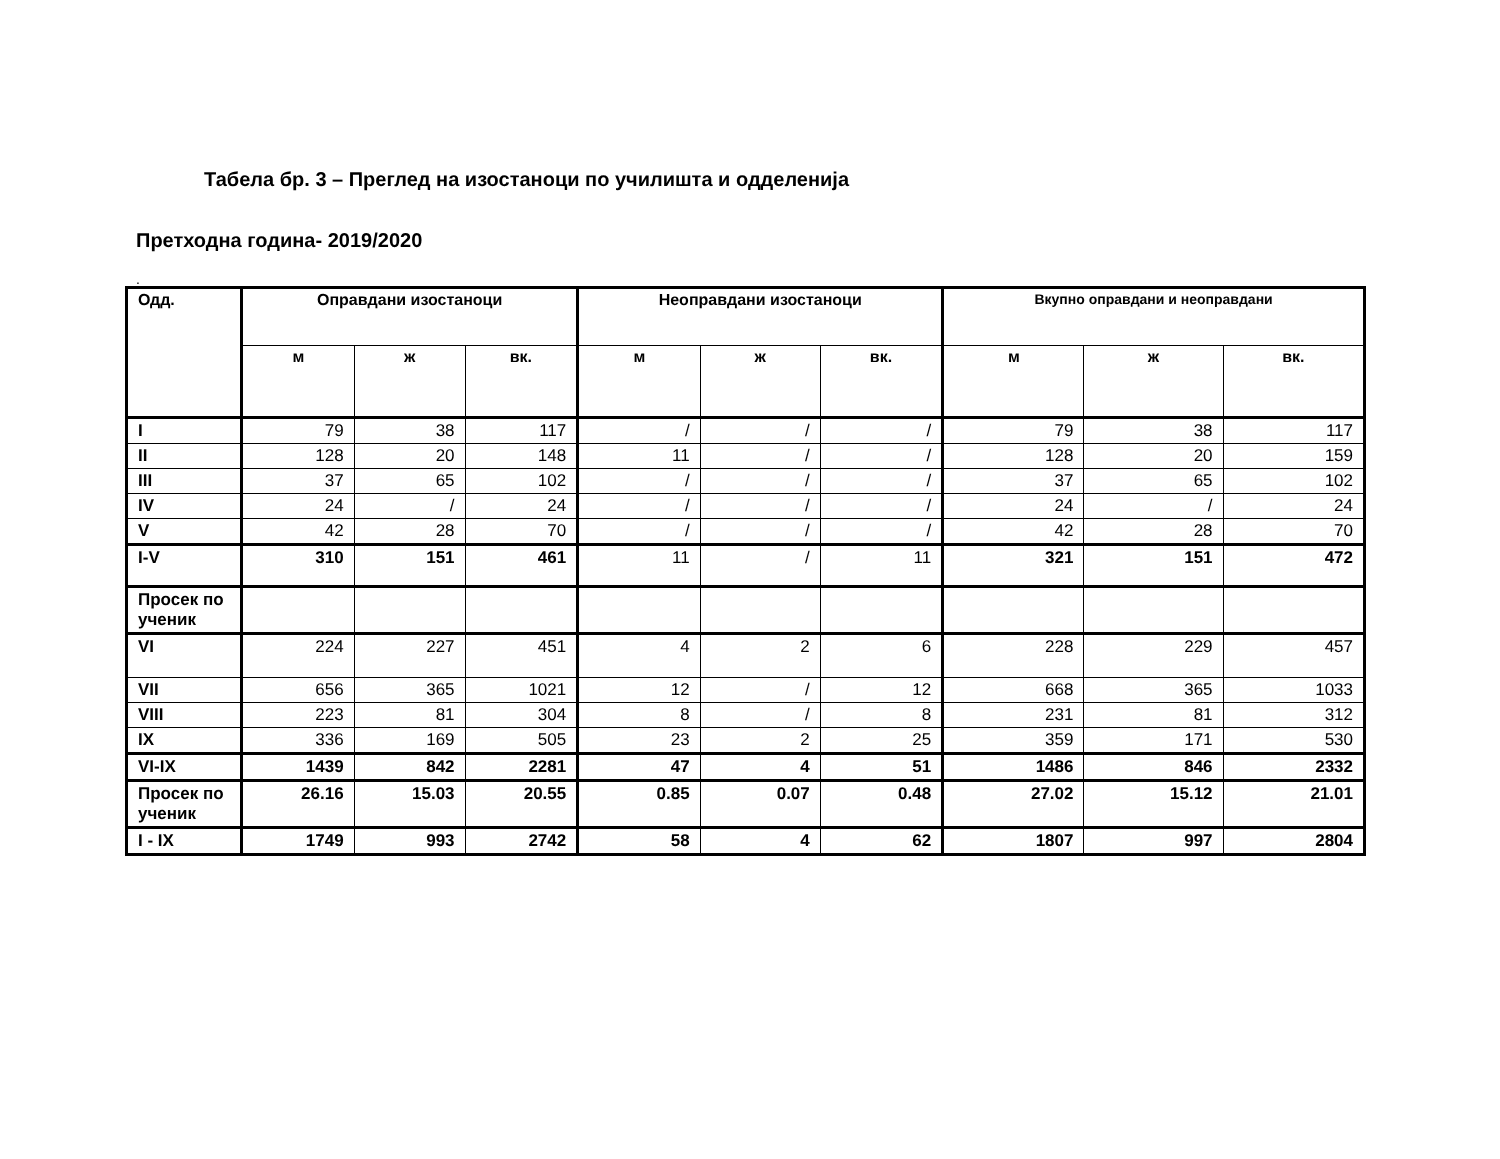Табела бр. 3 – Преглед на изостаноци по училишта и одделенија
Претходна година- 2019/2020
.
| Одд. | Оправдани изостаноци | | | Неоправдани изостаноци | | | Вкупно оправдани и неоправдани | | |
| --- | --- | --- | --- | --- | --- | --- | --- | --- | --- |
| | м | ж | вк. | м | ж | вк. | м | ж | вк. |
| I | 79 | 38 | 117 | / | / | / | 79 | 38 | 117 |
| II | 128 | 20 | 148 | 11 | / | / | 128 | 20 | 159 |
| III | 37 | 65 | 102 | / | / | / | 37 | 65 | 102 |
| IV | 24 | / | 24 | / | / | / | 24 | / | 24 |
| V | 42 | 28 | 70 | / | / | / | 42 | 28 | 70 |
| I-V | 310 | 151 | 461 | 11 | / | 11 | 321 | 151 | 472 |
| Просек по ученик | | | | | | | | | |
| VI | 224 | 227 | 451 | 4 | 2 | 6 | 228 | 229 | 457 |
| VII | 656 | 365 | 1021 | 12 | / | 12 | 668 | 365 | 1033 |
| VIII | 223 | 81 | 304 | 8 | / | 8 | 231 | 81 | 312 |
| IX | 336 | 169 | 505 | 23 | 2 | 25 | 359 | 171 | 530 |
| VI-IX | 1439 | 842 | 2281 | 47 | 4 | 51 | 1486 | 846 | 2332 |
| Просек по ученик | 26.16 | 15.03 | 20.55 | 0.85 | 0.07 | 0.48 | 27.02 | 15.12 | 21.01 |
| I - IX | 1749 | 993 | 2742 | 58 | 4 | 62 | 1807 | 997 | 2804 |